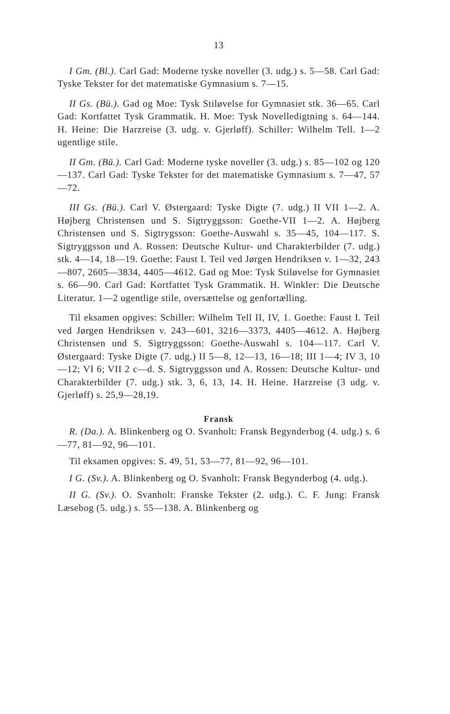13
I Gm. (Bl.). Carl Gad: Moderne tyske noveller (3. udg.) s. 5—58. Carl Gad: Tyske Tekster for det matematiske Gymnasium s. 7—15.
II Gs. (Bü.). Gad og Moe: Tysk Stiløvelse for Gymnasiet stk. 36—65. Carl Gad: Kortfattet Tysk Grammatik. H. Moe: Tysk Novelledigtning s. 64—144. H. Heine: Die Harzreise (3. udg. v. Gjerløff). Schiller: Wilhelm Tell. 1—2 ugentlige stile.
II Gm. (Bü.). Carl Gad: Moderne tyske noveller (3. udg.) s. 85—102 og 120—137. Carl Gad: Tyske Tekster for det matematiske Gymnasium s. 7—47, 57—72.
III Gs. (Bü.). Carl V. Østergaard: Tyske Digte (7. udg.) II VII 1—2. A. Højberg Christensen und S. Sigtryggsson: Goethe-VII 1—2. A. Højberg Christensen und S. Sigtrygsson: Goethe-Auswahl s. 35—45, 104—117. S. Sigtryggsson und A. Rossen: Deutsche Kultur- und Charakterbilder (7. udg.) stk. 4—14, 18—19. Goethe: Faust I. Teil ved Jørgen Hendriksen v. 1—32, 243—807, 2605—3834, 4405—4612. Gad og Moe: Tysk Stiløvelse for Gymnasiet s. 66—90. Carl Gad: Kortfattet Tysk Grammatik. H. Winkler: Die Deutsche Literatur. 1—2 ugentlige stile, oversættelse og genfortælling.
Til eksamen opgives: Schiller: Wilhelm Tell II, IV, 1. Goethe: Faust I. Teil ved Jørgen Hendriksen v. 243—601, 3216—3373, 4405—4612. A. Højberg Christensen und S. Sigtryggsson: Goethe-Auswahl s. 104—117. Carl V. Østergaard: Tyske Digte (7. udg.) II 5—8, 12—13, 16—18; III 1—4; IV 3, 10—12; VI 6; VII 2 c—d. S. Sigtryggsson und A. Rossen: Deutsche Kultur- und Charakterbilder (7. udg.) stk. 3, 6, 13, 14. H. Heine. Harzreise (3 udg. v. Gjerløff) s. 25,9—28,19.
Fransk
R. (Da.). A. Blinkenberg og O. Svanholt: Fransk Begynderbog (4. udg.) s. 6—77, 81—92, 96—101.
Til eksamen opgives: S. 49, 51, 53—77, 81—92, 96—101.
I G. (Sv.). A. Blinkenberg og O. Svanholt: Fransk Begynderbog (4. udg.).
II G. (Sv.). O. Svanholt: Franske Tekster (2. udg.). C. F. Jung: Fransk Læsebog (5. udg.) s. 55—138. A. Blinkenberg og